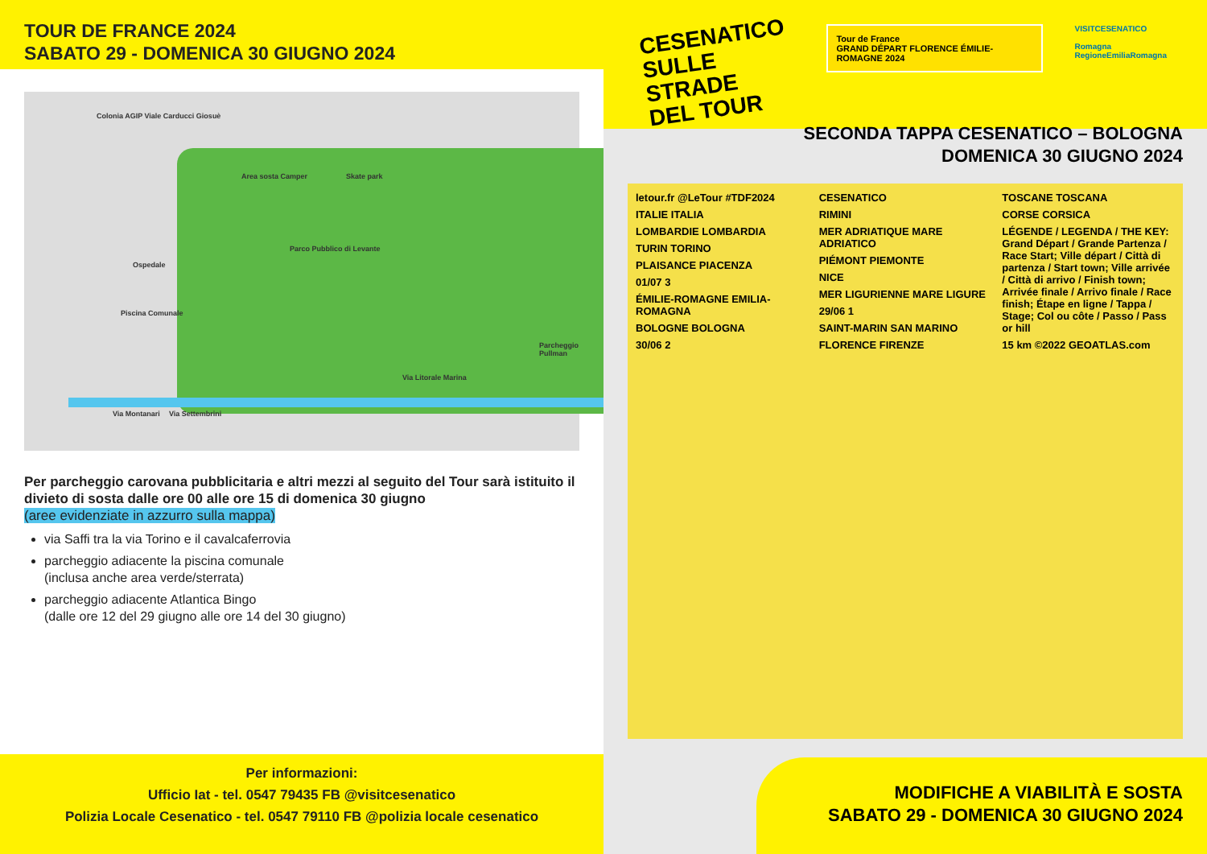TOUR DE FRANCE 2024
SABATO 29 - DOMENICA 30 GIUGNO 2024
Colonia AGIP Viale Carducci Giosuè
Area sosta Camper Skate park
Ospedale
Parco Pubblico di Levante
Piscina Comunale
Parcheggio Pullman
Via Litorale Marina
Via Montanari Via Settembrini
Per parcheggio carovana pubblicitaria e altri mezzi al seguito del Tour sarà istituito il divieto di sosta dalle ore 00 alle ore 15 di domenica 30 giugno
(aree evidenziate in azzurro sulla mappa)
via Saffi tra la via Torino e il cavalcaferrovia
parcheggio adiacente la piscina comunale
(inclusa anche area verde/sterrata)
parcheggio adiacente Atlantica Bingo
(dalle ore 12 del 29 giugno alle ore 14 del 30 giugno)
Per informazioni:
Ufficio Iat - tel. 0547 79435 FB @visitcesenatico
Polizia Locale Cesenatico - tel. 0547 79110 FB @polizia locale cesenatico
CESENATICO
SULLE STRADE
DEL TOUR
Tour de France
GRAND DÉPART FLORENCE ÉMILIE-ROMAGNE 2024
VISITCESENATICO
Romagna
RegioneEmiliaRomagna
SECONDA TAPPA CESENATICO – BOLOGNA
DOMENICA 30 GIUGNO 2024
letour.fr @LeTour #TDF2024
ITALIE ITALIA
LOMBARDIE LOMBARDIA
TURIN TORINO
PLAISANCE PIACENZA
01/07 3
ÉMILIE-ROMAGNE EMILIA-ROMAGNA
BOLOGNE BOLOGNA
30/06 2
CESENATICO
RIMINI
MER ADRIATIQUE MARE ADRIATICO
PIÉMONT PIEMONTE
NICE
MER LIGURIENNE MARE LIGURE
29/06 1
SAINT-MARIN SAN MARINO
FLORENCE FIRENZE
TOSCANE TOSCANA
CORSE CORSICA
LÉGENDE / LEGENDA / THE KEY: Grand Départ / Grande Partenza / Race Start; Ville départ / Città di partenza / Start town; Ville arrivée / Città di arrivo / Finish town; Arrivée finale / Arrivo finale / Race finish; Étape en ligne / Tappa / Stage; Col ou côte / Passo / Pass or hill
15 km ©2022 GEOATLAS.com
MODIFICHE A VIABILITÀ E SOSTA
SABATO 29 - DOMENICA 30 GIUGNO 2024